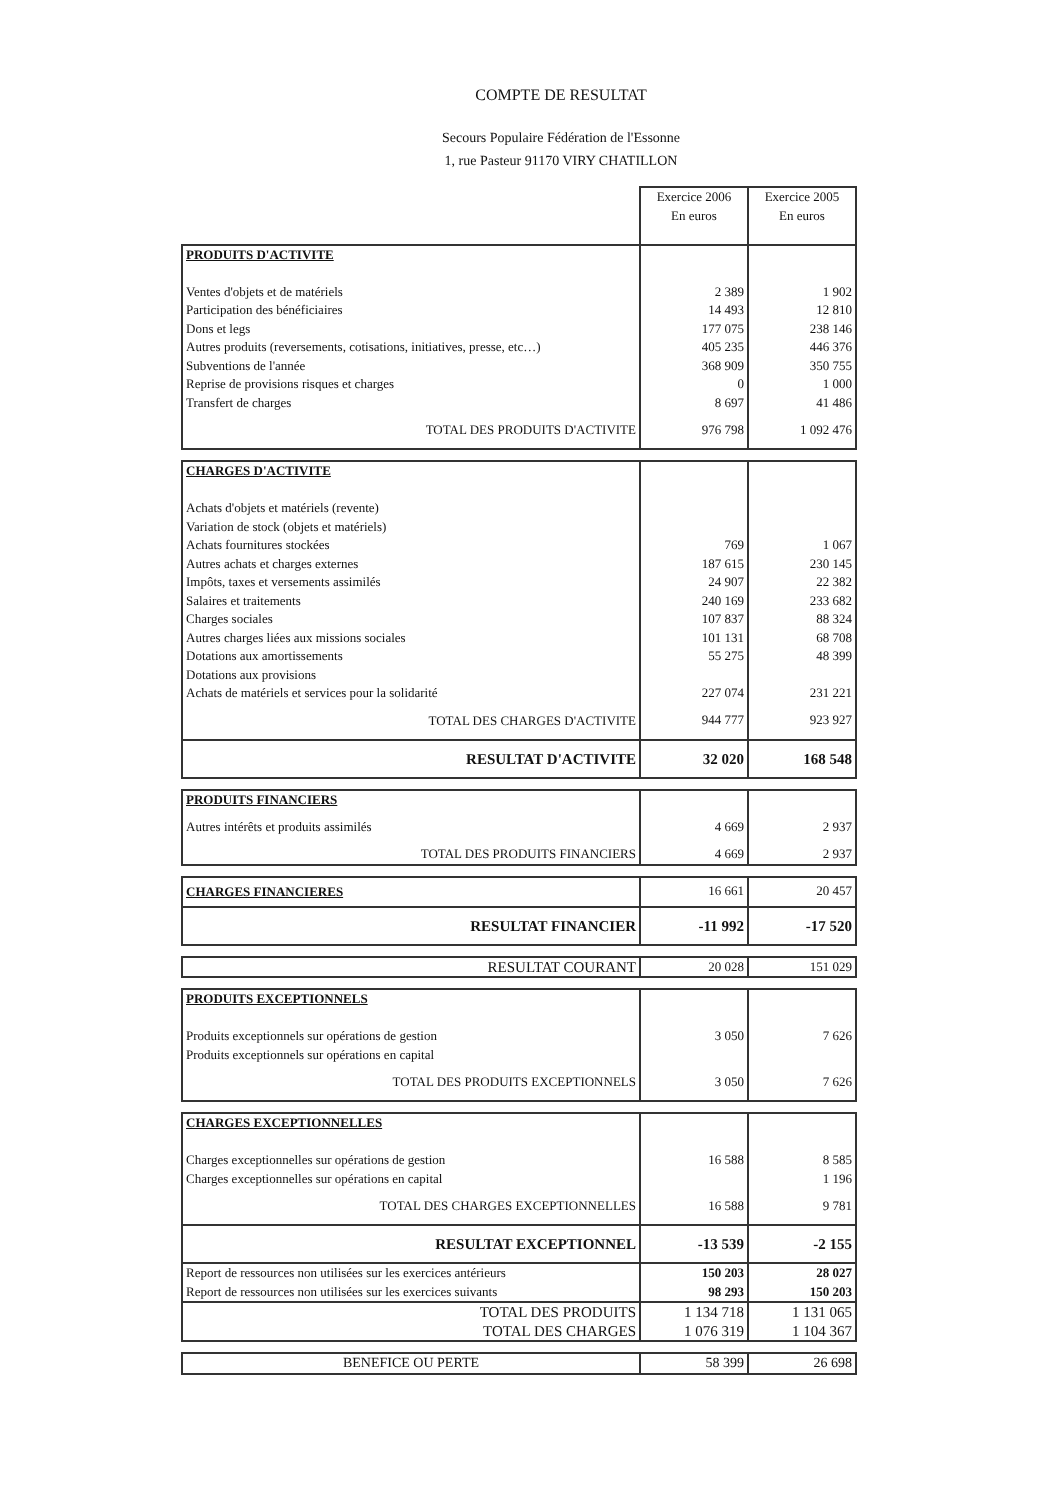COMPTE DE RESULTAT
Secours Populaire Fédération de l'Essonne
1, rue Pasteur 91170 VIRY CHATILLON
| | Exercice 2006 En euros | Exercice 2005 En euros |
| PRODUITS D'ACTIVITE | | |
| Ventes d'objets et de matériels | 2 389 | 1 902 |
| Participation des bénéficiaires | 14 493 | 12 810 |
| Dons et legs | 177 075 | 238 146 |
| Autres produits (reversements, cotisations, initiatives, presse, etc…) | 405 235 | 446 376 |
| Subventions de l'année | 368 909 | 350 755 |
| Reprise de provisions risques et charges | 0 | 1 000 |
| Transfert de charges | 8 697 | 41 486 |
| TOTAL DES PRODUITS D'ACTIVITE | 976 798 | 1 092 476 |
| CHARGES D'ACTIVITE | | |
| Achats d'objets et matériels (revente) | | |
| Variation de stock (objets et matériels) | | |
| Achats fournitures stockées | 769 | 1 067 |
| Autres achats et charges externes | 187 615 | 230 145 |
| Impôts, taxes et versements assimilés | 24 907 | 22 382 |
| Salaires et traitements | 240 169 | 233 682 |
| Charges sociales | 107 837 | 88 324 |
| Autres charges liées aux missions sociales | 101 131 | 68 708 |
| Dotations aux amortissements | 55 275 | 48 399 |
| Dotations aux provisions | | |
| Achats de matériels et services pour la solidarité | 227 074 | 231 221 |
| TOTAL DES CHARGES D'ACTIVITE | 944 777 | 923 927 |
| RESULTAT D'ACTIVITE | 32 020 | 168 548 |
| PRODUITS FINANCIERS | | |
| Autres intérêts et produits assimilés | 4 669 | 2 937 |
| TOTAL DES PRODUITS FINANCIERS | 4 669 | 2 937 |
| CHARGES FINANCIERES | 16 661 | 20 457 |
| RESULTAT FINANCIER | -11 992 | -17 520 |
| RESULTAT COURANT | 20 028 | 151 029 |
| PRODUITS EXCEPTIONNELS | | |
| Produits exceptionnels sur opérations de gestion | 3 050 | 7 626 |
| Produits exceptionnels sur opérations en capital | | |
| TOTAL DES PRODUITS EXCEPTIONNELS | 3 050 | 7 626 |
| CHARGES EXCEPTIONNELLES | | |
| Charges exceptionnelles sur opérations de gestion | 16 588 | 8 585 |
| Charges exceptionnelles sur opérations en capital | | 1 196 |
| TOTAL DES CHARGES EXCEPTIONNELLES | 16 588 | 9 781 |
| RESULTAT EXCEPTIONNEL | -13 539 | -2 155 |
| Report de ressources non utilisées sur les exercices antérieurs | 150 203 | 28 027 |
| Report de ressources non utilisées sur les exercices suivants | 98 293 | 150 203 |
| TOTAL DES PRODUITS | 1 134 718 | 1 131 065 |
| TOTAL DES CHARGES | 1 076 319 | 1 104 367 |
| BENEFICE OU PERTE | 58 399 | 26 698 |